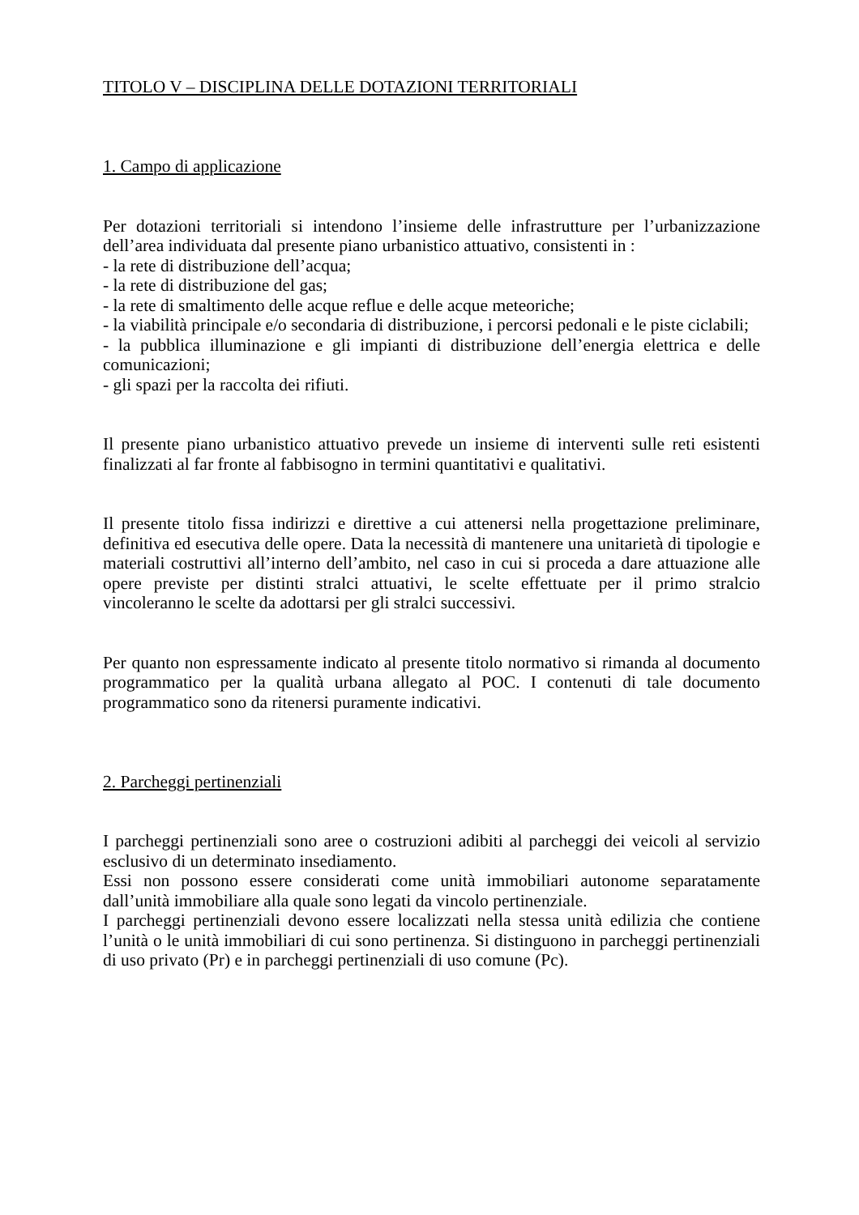TITOLO V – DISCIPLINA DELLE DOTAZIONI TERRITORIALI
1. Campo di applicazione
Per dotazioni territoriali si intendono l’insieme delle infrastrutture per l’urbanizzazione dell’area individuata dal presente piano urbanistico attuativo, consistenti in :
- la rete di distribuzione dell’acqua;
- la rete di distribuzione del gas;
- la rete di smaltimento delle acque reflue e delle acque meteoriche;
- la viabilità principale e/o secondaria di distribuzione, i percorsi pedonali e le piste ciclabili;
- la pubblica illuminazione e gli impianti di distribuzione dell’energia elettrica e delle comunicazioni;
- gli spazi per la raccolta dei rifiuti.
Il presente piano urbanistico attuativo prevede un insieme di interventi sulle reti esistenti finalizzati al far fronte al fabbisogno in termini quantitativi e qualitativi.
Il presente titolo fissa indirizzi e direttive a cui attenersi nella progettazione preliminare, definitiva ed esecutiva delle opere. Data la necessità di mantenere una unitarietà di tipologie e materiali costruttivi all’interno dell’ambito, nel caso in cui si proceda a dare attuazione alle opere previste per distinti stralci attuativi, le scelte effettuate per il primo stralcio vincoleranno le scelte da adottarsi per gli stralci successivi.
Per quanto non espressamente indicato al presente titolo normativo si rimanda al documento programmatico per la qualità urbana allegato al POC. I contenuti di tale documento programmatico sono da ritenersi puramente indicativi.
2. Parcheggi pertinenziali
I parcheggi pertinenziali sono aree o costruzioni adibiti al parcheggi dei veicoli al servizio esclusivo di un determinato insediamento.
Essi non possono essere considerati come unità immobiliari autonome separatamente dall’unità immobiliare alla quale sono legati da vincolo pertinenziale.
I parcheggi pertinenziali devono essere localizzati nella stessa unità edilizia che contiene l’unità o le unità immobiliari di cui sono pertinenza. Si distinguono in parcheggi pertinenziali di uso privato (Pr) e in parcheggi pertinenziali di uso comune (Pc).